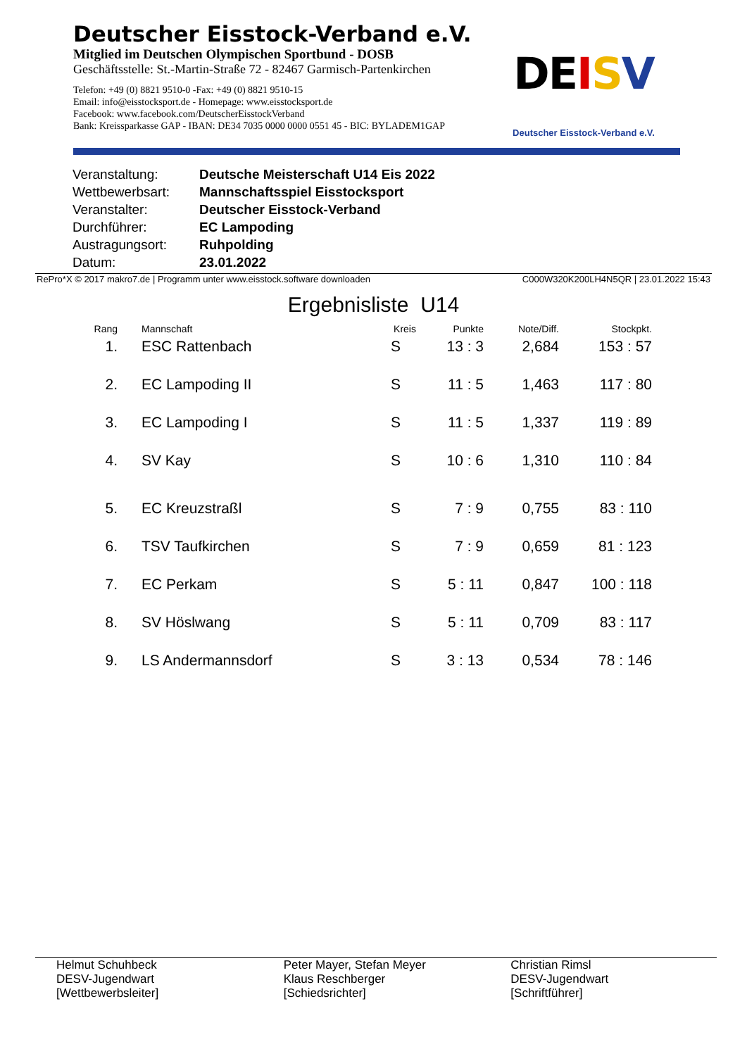Deutscher Eisstock-Verband e.V.
Mitglied im Deutschen Olympischen Sportbund - DOSB
Geschäftsstelle: St.-Martin-Straße 72 - 82467 Garmisch-Partenkirchen
Telefon: +49 (0) 8821 9510-0 -Fax: +49 (0) 8821 9510-15
Email: info@eisstocksport.de - Homepage: www.eisstocksport.de
Facebook: www.facebook.com/DeutscherEisstockVerband
Bank: Kreissparkasse GAP - IBAN: DE34 7035 0000 0000 0551 45 - BIC: BYLADEM1GAP
DE ISV
Deutscher Eisstock-Verband e.V.
| Veranstaltung: | Deutsche Meisterschaft U14 Eis 2022 |
| Wettbewerbsart: | Mannschaftsspiel Eisstocksport |
| Veranstalter: | Deutscher Eisstock-Verband |
| Durchführer: | EC Lampoding |
| Austragungsort: | Ruhpolding |
| Datum: | 23.01.2022 |
RePro*X © 2017 makro7.de | Programm unter www.eisstock.software downloaden C000W320K200LH4N5QR | 23.01.2022 15:43
Ergebnisliste U14
| Rang | | Mannschaft | Kreis | Punkte | Note/Diff. | Stockpkt. |
| --- | --- | --- | --- | --- | --- | --- |
| 1. | | ESC Rattenbach | S | 13 : 3 | 2,684 | 153 : 57 |
| 2. | | EC Lampoding II | S | 11 : 5 | 1,463 | 117 : 80 |
| 3. | | EC Lampoding I | S | 11 : 5 | 1,337 | 119 : 89 |
| 4. | | SV Kay | S | 10 : 6 | 1,310 | 110 : 84 |
| 5. | | EC Kreuzstraßl | S | 7 : 9 | 0,755 | 83 : 110 |
| 6. | | TSV Taufkirchen | S | 7 : 9 | 0,659 | 81 : 123 |
| 7. | | EC Perkam | S | 5 : 11 | 0,847 | 100 : 118 |
| 8. | | SV Höslwang | S | 5 : 11 | 0,709 | 83 : 117 |
| 9. | | LS Andermannsdorf | S | 3 : 13 | 0,534 | 78 : 146 |
Helmut Schuhbeck
DESV-Jugendwart
[Wettbewerbsleiter]
Peter Mayer, Stefan Meyer
Klaus Reschberger
[Schiedsrichter]
Christian Rimsl
DESV-Jugendwart
[Schriftführer]